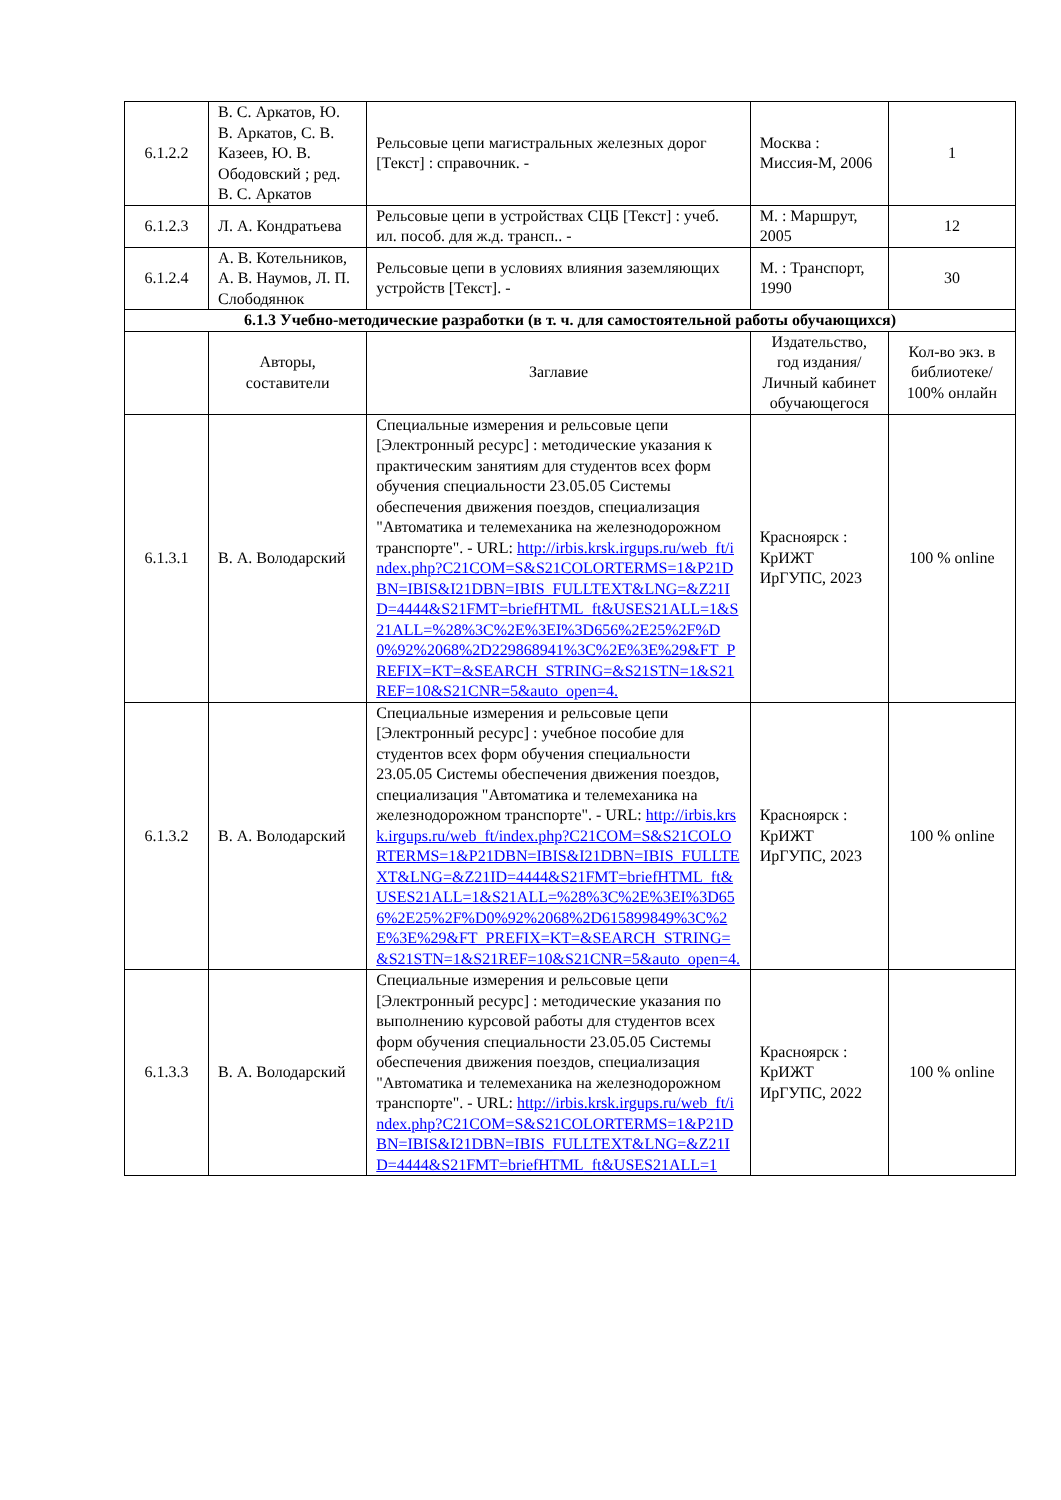| 6.1.2.2 | В. С. Аркатов, Ю. В. Аркатов, С. В. Казеев, Ю. В. Ободовский ; ред. В. С. Аркатов | Рельсовые цепи магистральных железных дорог [Текст] : справочник. - | Москва : Миссия-М, 2006 | 1 |
| 6.1.2.3 | Л. А. Кондратьева | Рельсовые цепи в устройствах СЦБ [Текст] : учеб. ил. пособ. для ж.д. трансп.. - | М. : Маршрут, 2005 | 12 |
| 6.1.2.4 | А. В. Котельников, А. В. Наумов, Л. П. Слободянюк | Рельсовые цепи в условиях влияния заземляющих устройств [Текст]. - | М. : Транспорт, 1990 | 30 |
| 6.1.3 Учебно-методические разработки (в т. ч. для самостоятельной работы обучающихся) | | | | |
| | Авторы, составители | Заглавие | Издательство, год издания/ Личный кабинет обучающегося | Кол-во экз. в библиотеке/ 100% онлайн |
| 6.1.3.1 | В. А. Володарский | Специальные измерения и рельсовые цепи [Электронный ресурс] : методические указания к практическим занятиям для студентов всех форм обучения специальности 23.05.05 Системы обеспечения движения поездов, специализация "Автоматика и телемеханика на железнодорожном транспорте". - URL: http://irbis.krsk.irgups.ru/web_ft/index.php?C21COM=S&S21COLORTERMS=1&P21DBN=IBIS&I21DBN=IBIS_FULLTEXT&LNG=&Z21ID=4444&S21FMT=briefHTML_ft&USES21ALL=1&S21ALL=%28%3C%2E%3EI%3D656%2E25%2F%D0%92%2068%2D229868941%3C%2E%3E%29&FT_PREFIX=KT=&SEARCH_STRING=&S21STN=1&S21REF=10&S21CNR=5&auto_open=4. | Красноярск : КрИЖТ ИрГУПС, 2023 | 100 % online |
| 6.1.3.2 | В. А. Володарский | Специальные измерения и рельсовые цепи [Электронный ресурс] : учебное пособие для студентов всех форм обучения специальности 23.05.05 Системы обеспечения движения поездов, специализация "Автоматика и телемеханика на железнодорожном транспорте". - URL: http://irbis.krsk.irgups.ru/web_ft/index.php?C21COM=S&S21COLORTERMS=1&P21DBN=IBIS&I21DBN=IBIS_FULLTEXT&LNG=&Z21ID=4444&S21FMT=briefHTML_ft&USES21ALL=1&S21ALL=%28%3C%2E%3EI%3D656%2E25%2F%D0%92%2068%2D615899849%3C%2E%3E%29&FT_PREFIX=KT=&SEARCH_STRING=&S21STN=1&S21REF=10&S21CNR=5&auto_open=4. | Красноярск : КрИЖТ ИрГУПС, 2023 | 100 % online |
| 6.1.3.3 | В. А. Володарский | Специальные измерения и рельсовые цепи [Электронный ресурс] : методические указания по выполнению курсовой работы для студентов всех форм обучения специальности 23.05.05 Системы обеспечения движения поездов, специализация "Автоматика и телемеханика на железнодорожном транспорте". - URL: http://irbis.krsk.irgups.ru/web_ft/index.php?C21COM=S&S21COLORTERMS=1&P21DBN=IBIS&I21DBN=IBIS_FULLTEXT&LNG=&Z21ID=4444&S21FMT=briefHTML_ft&USES21ALL=1 | Красноярск : КрИЖТ ИрГУПС, 2022 | 100 % online |